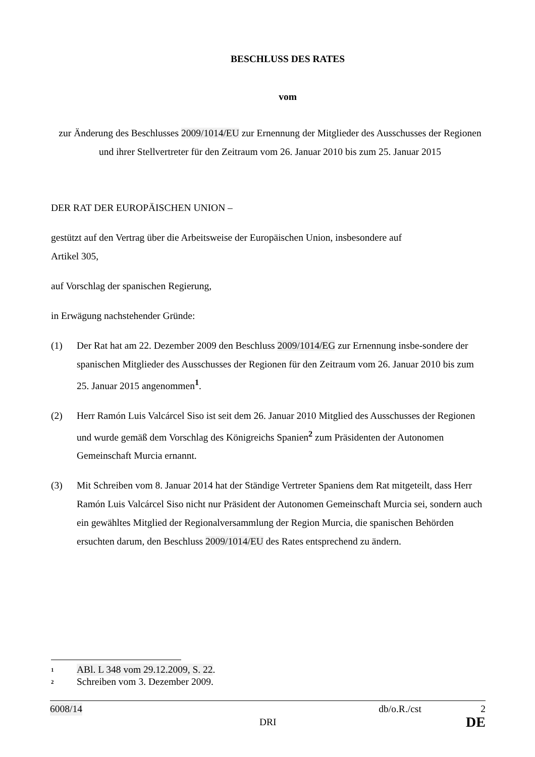BESCHLUSS DES RATES
vom
zur Änderung des Beschlusses 2009/1014/EU zur Ernennung der Mitglieder des Ausschusses der Regionen und ihrer Stellvertreter für den Zeitraum vom 26. Januar 2010 bis zum 25. Januar 2015
DER RAT DER EUROPÄISCHEN UNION –
gestützt auf den Vertrag über die Arbeitsweise der Europäischen Union, insbesondere auf
Artikel 305,
auf Vorschlag der spanischen Regierung,
in Erwägung nachstehender Gründe:
(1) Der Rat hat am 22. Dezember 2009 den Beschluss 2009/1014/EG zur Ernennung insbe-sondere der spanischen Mitglieder des Ausschusses der Regionen für den Zeitraum vom 26. Januar 2010 bis zum 25. Januar 2015 angenommen<sup>1</sup>.
(2) Herr Ramón Luis Valcárcel Siso ist seit dem 26. Januar 2010 Mitglied des Ausschusses der Regionen und wurde gemäß dem Vorschlag des Königreichs Spanien<sup>2</sup> zum Präsidenten der Autonomen Gemeinschaft Murcia ernannt.
(3) Mit Schreiben vom 8. Januar 2014 hat der Ständige Vertreter Spaniens dem Rat mitgeteilt, dass Herr Ramón Luis Valcárcel Siso nicht nur Präsident der Autonomen Gemeinschaft Murcia sei, sondern auch ein gewähltes Mitglied der Regionalversammlung der Region Murcia, die spanischen Behörden ersuchten darum, den Beschluss 2009/1014/EU des Rates entsprechend zu ändern.
1 ABl. L 348 vom 29.12.2009, S. 22.
2 Schreiben vom 3. Dezember 2009.
6008/14 db/o.R./cst 2
DRI DE